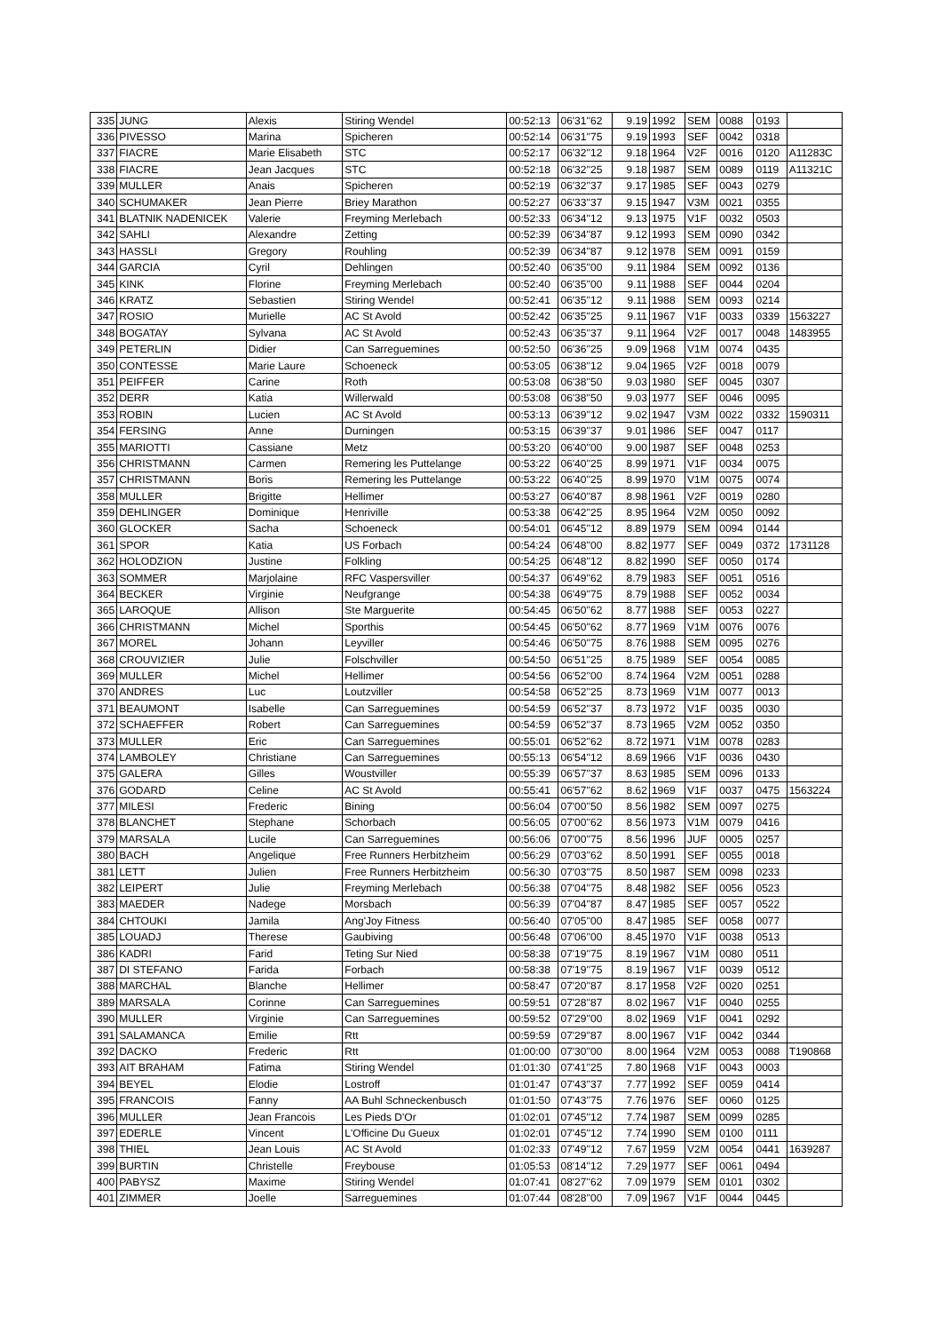| 335 | JUNG | Alexis | Stiring Wendel | 00:52:13 | 06'31''62 | 9.19 | 1992 | SEM | 0088 | 0193 | |
| 336 | PIVESSO | Marina | Spicheren | 00:52:14 | 06'31''75 | 9.19 | 1993 | SEF | 0042 | 0318 | |
| 337 | FIACRE | Marie Elisabeth | STC | 00:52:17 | 06'32''12 | 9.18 | 1964 | V2F | 0016 | 0120 | A11283C |
| 338 | FIACRE | Jean Jacques | STC | 00:52:18 | 06'32''25 | 9.18 | 1987 | SEM | 0089 | 0119 | A11321C |
| 339 | MULLER | Anais | Spicheren | 00:52:19 | 06'32''37 | 9.17 | 1985 | SEF | 0043 | 0279 | |
| 340 | SCHUMAKER | Jean Pierre | Briey Marathon | 00:52:27 | 06'33''37 | 9.15 | 1947 | V3M | 0021 | 0355 | |
| 341 | BLATNIK NADENICEK | Valerie | Freyming Merlebach | 00:52:33 | 06'34''12 | 9.13 | 1975 | V1F | 0032 | 0503 | |
| 342 | SAHLI | Alexandre | Zetting | 00:52:39 | 06'34''87 | 9.12 | 1993 | SEM | 0090 | 0342 | |
| 343 | HASSLI | Gregory | Rouhling | 00:52:39 | 06'34''87 | 9.12 | 1978 | SEM | 0091 | 0159 | |
| 344 | GARCIA | Cyril | Dehlingen | 00:52:40 | 06'35''00 | 9.11 | 1984 | SEM | 0092 | 0136 | |
| 345 | KINK | Florine | Freyming Merlebach | 00:52:40 | 06'35''00 | 9.11 | 1988 | SEF | 0044 | 0204 | |
| 346 | KRATZ | Sebastien | Stiring Wendel | 00:52:41 | 06'35''12 | 9.11 | 1988 | SEM | 0093 | 0214 | |
| 347 | ROSIO | Murielle | AC St Avold | 00:52:42 | 06'35''25 | 9.11 | 1967 | V1F | 0033 | 0339 | 1563227 |
| 348 | BOGATAY | Sylvana | AC St Avold | 00:52:43 | 06'35''37 | 9.11 | 1964 | V2F | 0017 | 0048 | 1483955 |
| 349 | PETERLIN | Didier | Can Sarreguemines | 00:52:50 | 06'36''25 | 9.09 | 1968 | V1M | 0074 | 0435 | |
| 350 | CONTESSE | Marie Laure | Schoeneck | 00:53:05 | 06'38''12 | 9.04 | 1965 | V2F | 0018 | 0079 | |
| 351 | PEIFFER | Carine | Roth | 00:53:08 | 06'38''50 | 9.03 | 1980 | SEF | 0045 | 0307 | |
| 352 | DERR | Katia | Willerwald | 00:53:08 | 06'38''50 | 9.03 | 1977 | SEF | 0046 | 0095 | |
| 353 | ROBIN | Lucien | AC St Avold | 00:53:13 | 06'39''12 | 9.02 | 1947 | V3M | 0022 | 0332 | 1590311 |
| 354 | FERSING | Anne | Durningen | 00:53:15 | 06'39''37 | 9.01 | 1986 | SEF | 0047 | 0117 | |
| 355 | MARIOTTI | Cassiane | Metz | 00:53:20 | 06'40''00 | 9.00 | 1987 | SEF | 0048 | 0253 | |
| 356 | CHRISTMANN | Carmen | Remering les Puttelange | 00:53:22 | 06'40''25 | 8.99 | 1971 | V1F | 0034 | 0075 | |
| 357 | CHRISTMANN | Boris | Remering les Puttelange | 00:53:22 | 06'40''25 | 8.99 | 1970 | V1M | 0075 | 0074 | |
| 358 | MULLER | Brigitte | Hellimer | 00:53:27 | 06'40''87 | 8.98 | 1961 | V2F | 0019 | 0280 | |
| 359 | DEHLINGER | Dominique | Henriville | 00:53:38 | 06'42''25 | 8.95 | 1964 | V2M | 0050 | 0092 | |
| 360 | GLOCKER | Sacha | Schoeneck | 00:54:01 | 06'45''12 | 8.89 | 1979 | SEM | 0094 | 0144 | |
| 361 | SPOR | Katia | US Forbach | 00:54:24 | 06'48''00 | 8.82 | 1977 | SEF | 0049 | 0372 | 1731128 |
| 362 | HOLODZION | Justine | Folkling | 00:54:25 | 06'48''12 | 8.82 | 1990 | SEF | 0050 | 0174 | |
| 363 | SOMMER | Marjolaine | RFC Vaspersviller | 00:54:37 | 06'49''62 | 8.79 | 1983 | SEF | 0051 | 0516 | |
| 364 | BECKER | Virginie | Neufgrange | 00:54:38 | 06'49''75 | 8.79 | 1988 | SEF | 0052 | 0034 | |
| 365 | LAROQUE | Allison | Ste Marguerite | 00:54:45 | 06'50''62 | 8.77 | 1988 | SEF | 0053 | 0227 | |
| 366 | CHRISTMANN | Michel | Sporthis | 00:54:45 | 06'50''62 | 8.77 | 1969 | V1M | 0076 | 0076 | |
| 367 | MOREL | Johann | Leyviller | 00:54:46 | 06'50''75 | 8.76 | 1988 | SEM | 0095 | 0276 | |
| 368 | CROUVIZIER | Julie | Folschviller | 00:54:50 | 06'51''25 | 8.75 | 1989 | SEF | 0054 | 0085 | |
| 369 | MULLER | Michel | Hellimer | 00:54:56 | 06'52''00 | 8.74 | 1964 | V2M | 0051 | 0288 | |
| 370 | ANDRES | Luc | Loutzviller | 00:54:58 | 06'52''25 | 8.73 | 1969 | V1M | 0077 | 0013 | |
| 371 | BEAUMONT | Isabelle | Can Sarreguemines | 00:54:59 | 06'52''37 | 8.73 | 1972 | V1F | 0035 | 0030 | |
| 372 | SCHAEFFER | Robert | Can Sarreguemines | 00:54:59 | 06'52''37 | 8.73 | 1965 | V2M | 0052 | 0350 | |
| 373 | MULLER | Eric | Can Sarreguemines | 00:55:01 | 06'52''62 | 8.72 | 1971 | V1M | 0078 | 0283 | |
| 374 | LAMBOLEY | Christiane | Can Sarreguemines | 00:55:13 | 06'54''12 | 8.69 | 1966 | V1F | 0036 | 0430 | |
| 375 | GALERA | Gilles | Woustviller | 00:55:39 | 06'57''37 | 8.63 | 1985 | SEM | 0096 | 0133 | |
| 376 | GODARD | Celine | AC St Avold | 00:55:41 | 06'57''62 | 8.62 | 1969 | V1F | 0037 | 0475 | 1563224 |
| 377 | MILESI | Frederic | Bining | 00:56:04 | 07'00''50 | 8.56 | 1982 | SEM | 0097 | 0275 | |
| 378 | BLANCHET | Stephane | Schorbach | 00:56:05 | 07'00''62 | 8.56 | 1973 | V1M | 0079 | 0416 | |
| 379 | MARSALA | Lucile | Can Sarreguemines | 00:56:06 | 07'00''75 | 8.56 | 1996 | JUF | 0005 | 0257 | |
| 380 | BACH | Angelique | Free Runners Herbitzheim | 00:56:29 | 07'03''62 | 8.50 | 1991 | SEF | 0055 | 0018 | |
| 381 | LETT | Julien | Free Runners Herbitzheim | 00:56:30 | 07'03''75 | 8.50 | 1987 | SEM | 0098 | 0233 | |
| 382 | LEIPERT | Julie | Freyming Merlebach | 00:56:38 | 07'04''75 | 8.48 | 1982 | SEF | 0056 | 0523 | |
| 383 | MAEDER | Nadege | Morsbach | 00:56:39 | 07'04''87 | 8.47 | 1985 | SEF | 0057 | 0522 | |
| 384 | CHTOUKI | Jamila | Ang'Joy Fitness | 00:56:40 | 07'05''00 | 8.47 | 1985 | SEF | 0058 | 0077 | |
| 385 | LOUADJ | Therese | Gaubiving | 00:56:48 | 07'06''00 | 8.45 | 1970 | V1F | 0038 | 0513 | |
| 386 | KADRI | Farid | Teting Sur Nied | 00:58:38 | 07'19''75 | 8.19 | 1967 | V1M | 0080 | 0511 | |
| 387 | DI STEFANO | Farida | Forbach | 00:58:38 | 07'19''75 | 8.19 | 1967 | V1F | 0039 | 0512 | |
| 388 | MARCHAL | Blanche | Hellimer | 00:58:47 | 07'20''87 | 8.17 | 1958 | V2F | 0020 | 0251 | |
| 389 | MARSALA | Corinne | Can Sarreguemines | 00:59:51 | 07'28''87 | 8.02 | 1967 | V1F | 0040 | 0255 | |
| 390 | MULLER | Virginie | Can Sarreguemines | 00:59:52 | 07'29''00 | 8.02 | 1969 | V1F | 0041 | 0292 | |
| 391 | SALAMANCA | Emilie | Rtt | 00:59:59 | 07'29''87 | 8.00 | 1967 | V1F | 0042 | 0344 | |
| 392 | DACKO | Frederic | Rtt | 01:00:00 | 07'30''00 | 8.00 | 1964 | V2M | 0053 | 0088 | T190868 |
| 393 | AIT BRAHAM | Fatima | Stiring Wendel | 01:01:30 | 07'41''25 | 7.80 | 1968 | V1F | 0043 | 0003 | |
| 394 | BEYEL | Elodie | Lostroff | 01:01:47 | 07'43''37 | 7.77 | 1992 | SEF | 0059 | 0414 | |
| 395 | FRANCOIS | Fanny | AA Buhl Schneckenbusch | 01:01:50 | 07'43''75 | 7.76 | 1976 | SEF | 0060 | 0125 | |
| 396 | MULLER | Jean Francois | Les Pieds D'Or | 01:02:01 | 07'45''12 | 7.74 | 1987 | SEM | 0099 | 0285 | |
| 397 | EDERLE | Vincent | L'Officine Du Gueux | 01:02:01 | 07'45''12 | 7.74 | 1990 | SEM | 0100 | 0111 | |
| 398 | THIEL | Jean Louis | AC St Avold | 01:02:33 | 07'49''12 | 7.67 | 1959 | V2M | 0054 | 0441 | 1639287 |
| 399 | BURTIN | Christelle | Freybouse | 01:05:53 | 08'14''12 | 7.29 | 1977 | SEF | 0061 | 0494 | |
| 400 | PABYSZ | Maxime | Stiring Wendel | 01:07:41 | 08'27''62 | 7.09 | 1979 | SEM | 0101 | 0302 | |
| 401 | ZIMMER | Joelle | Sarreguemines | 01:07:44 | 08'28''00 | 7.09 | 1967 | V1F | 0044 | 0445 | |